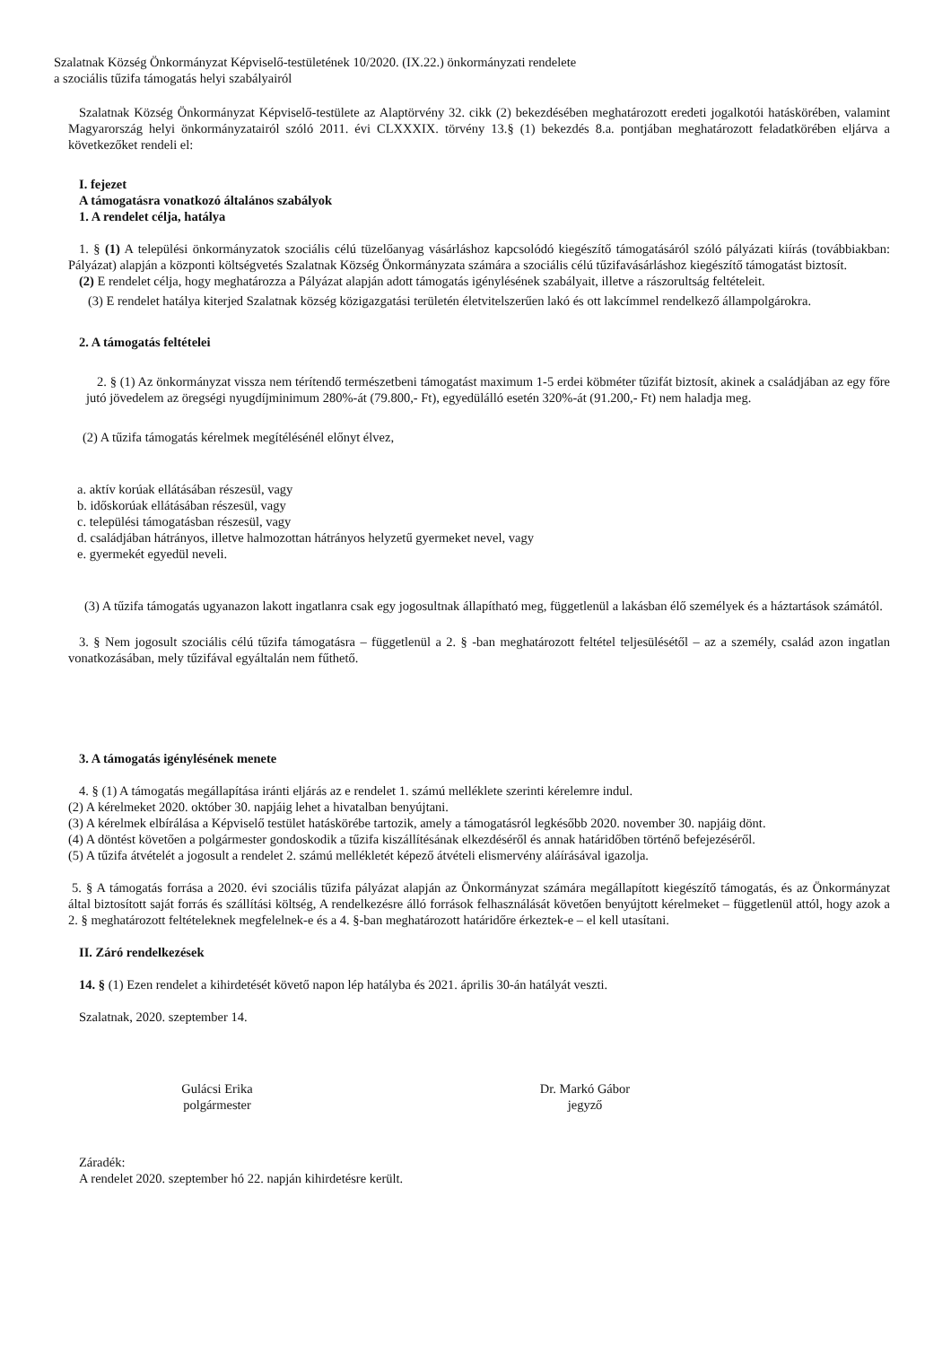Szalatnak Község Önkormányzat Képviselő-testületének 10/2020. (IX.22.) önkormányzati rendelete
a szociális tűzifa támogatás helyi szabályairól
Szalatnak Község Önkormányzat Képviselő-testülete az Alaptörvény 32. cikk (2) bekezdésében meghatározott eredeti jogalkotói hatáskörében, valamint Magyarország helyi önkormányzatairól szóló 2011. évi CLXXXIX. törvény 13.§ (1) bekezdés 8.a. pontjában meghatározott feladatkörében eljárva a következőket rendeli el:
I. fejezet
A támogatásra vonatkozó általános szabályok
1. A rendelet célja, hatálya
1. § (1) A települési önkormányzatok szociális célú tüzelőanyag vásárláshoz kapcsolódó kiegészítő támogatásáról szóló pályázati kiírás (továbbiakban: Pályázat) alapján a központi költségvetés Szalatnak Község Önkormányzata számára a szociális célú tűzifavásárláshoz kiegészítő támogatást biztosít.
(2) E rendelet célja, hogy meghatározza a Pályázat alapján adott támogatás igénylésének szabályait, illetve a rászorultság feltételeit.
(3) E rendelet hatálya kiterjed Szalatnak község közigazgatási területén életvitelszerűen lakó és ott lakcímmel rendelkező állampolgárokra.
2. A támogatás feltételei
2. § (1) Az önkormányzat vissza nem térítendő természetbeni támogatást maximum 1-5 erdei köbméter tűzifát biztosít, akinek a családjában az egy főre jutó jövedelem az öregségi nyugdíjminimum 280%-át (79.800,- Ft), egyedülálló esetén 320%-át (91.200,- Ft) nem haladja meg.
(2) A tűzifa támogatás kérelmek megítélésénél előnyt élvez,
a. aktív korúak ellátásában részesül, vagy
b. időskorúak ellátásában részesül, vagy
c. települési támogatásban részesül, vagy
d. családjában hátrányos, illetve halmozottan hátrányos helyzetű gyermeket nevel, vagy
e. gyermekét egyedül neveli.
(3) A tűzifa támogatás ugyanazon lakott ingatlanra csak egy jogosultnak állapítható meg, függetlenül a lakásban élő személyek és a háztartások számától.
3. § Nem jogosult szociális célú tűzifa támogatásra – függetlenül a 2. § -ban meghatározott feltétel teljesülésétől – az a személy, család azon ingatlan vonatkozásában, mely tűzifával egyáltalán nem fűthető.
3. A támogatás igénylésének menete
4. § (1) A támogatás megállapítása iránti eljárás az e rendelet 1. számú melléklete szerinti kérelemre indul.
(2) A kérelmeket 2020. október 30. napjáig lehet a hivatalban benyújtani.
(3) A kérelmek elbírálása a Képviselő testület hatáskörébe tartozik, amely a támogatásról legkésőbb 2020. november 30. napjáig dönt.
(4) A döntést követően a polgármester gondoskodik a tűzifa kiszállítésának elkezdéséről és annak határidőben történő befejezéséről.
(5) A tűzifa átvételét a jogosult a rendelet 2. számú mellékletét képező átvételi elismervény aláírásával igazolja.
5. § A támogatás forrása a 2020. évi szociális tűzifa pályázat alapján az Önkormányzat számára megállapított kiegészítő támogatás, és az Önkormányzat által biztosított saját forrás és szállítási költség, A rendelkezésre álló források felhasználását követően benyújtott kérelmeket – függetlenül attól, hogy azok a 2. § meghatározott feltételeknek megfelelnek-e és a 4. §-ban meghatározott határidőre érkeztek-e – el kell utasítani.
II. Záró rendelkezések
14. § (1) Ezen rendelet a kihirdetését követő napon lép hatályba és 2021. április 30-án hatályát veszti.
Szalatnak, 2020. szeptember 14.
Gulácsi Erika
polgármester
Dr. Markó Gábor
jegyző
Záradék:
A rendelet 2020. szeptember hó 22. napján kihirdetésre került.